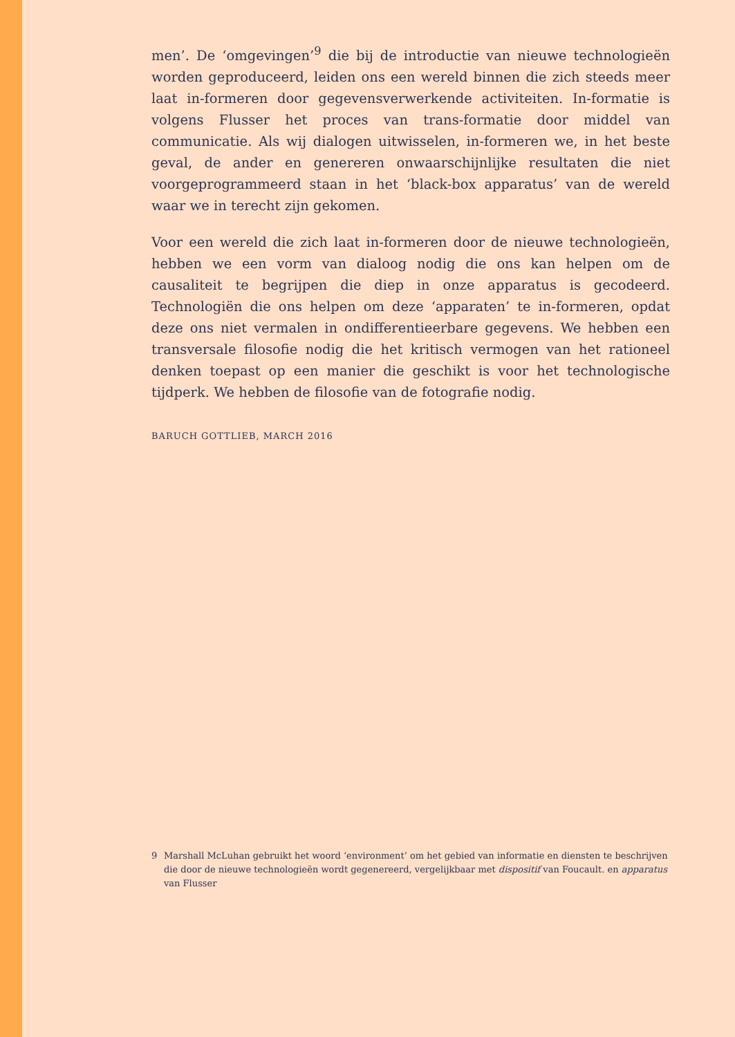men’. De ‘omgevingen’<sup>9</sup> die bij de introductie van nieuwe technologieën worden geproduceerd, leiden ons een wereld binnen die zich steeds meer laat in-formeren door gegevensverwerkende activiteiten. In-formatie is volgens Flusser het proces van trans-formatie door middel van communicatie. Als wij dialogen uitwisselen, in-formeren we, in het beste geval, de ander en genereren onwaarschijnlijke resultaten die niet voorgeprogrammeerd staan in het ‘black-box apparatus’ van de wereld waar we in terecht zijn gekomen.
Voor een wereld die zich laat in-formeren door de nieuwe technologieën, hebben we een vorm van dialoog nodig die ons kan helpen om de causaliteit te begrijpen die diep in onze apparatus is gecodeerd. Technologiën die ons helpen om deze ‘apparaten’ te in-formeren, opdat deze ons niet vermalen in ondifferentieerbare gegevens. We hebben een transversale filosofie nodig die het kritisch vermogen van het rationeel denken toepast op een manier die geschikt is voor het technologische tijdperk. We hebben de filosofie van de fotografie nodig.
BARUCH GOTTLIEB, MARCH 2016
9 Marshall McLuhan gebruikt het woord ‘environment’ om het gebied van informatie en diensten te beschrijven die door de nieuwe technologieën wordt gegenereerd, vergelijkbaar met dispositif van Foucault. en apparatus van Flusser